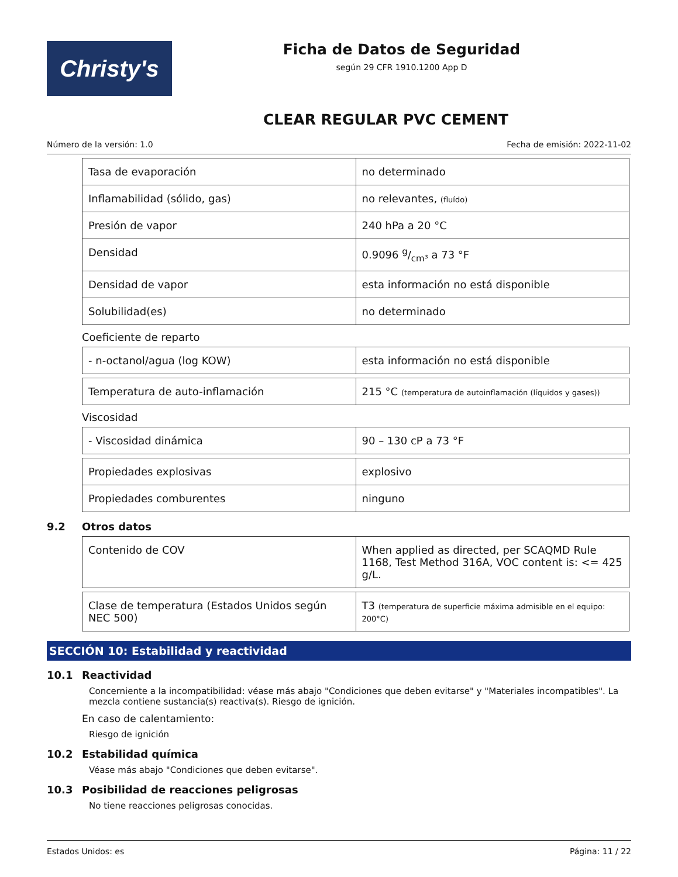Christy's
Ficha de Datos de Seguridad
según 29 CFR 1910.1200 App D
CLEAR REGULAR PVC CEMENT
Número de la versión: 1.0 Fecha de emisión: 2022-11-02
| Tasa de evaporación | no determinado |
| Inflamabilidad (sólido, gas) | no relevantes, (fluído) |
| Presión de vapor | 240 hPa a 20 °C |
| Densidad | 0.9096 g/cm³ a 73 °F |
| Densidad de vapor | esta información no está disponible |
| Solubilidad(es) | no determinado |
Coeficiente de reparto
| - n-octanol/agua (log KOW) | esta información no está disponible |
| Temperatura de auto-inflamación | 215 °C (temperatura de autoinflamación (líquidos y gases)) |
Viscosidad
| - Viscosidad dinámica | 90 – 130 cP a 73 °F |
| Propiedades explosivas | explosivo |
| Propiedades comburentes | ninguno |
9.2 Otros datos
| Contenido de COV | When applied as directed, per SCAQMD Rule 1168, Test Method 316A, VOC content is: <= 425 g/L. |
| Clase de temperatura (Estados Unidos según NEC 500) | T3 (temperatura de superficie máxima admisible en el equipo: 200°C) |
SECCIÓN 10: Estabilidad y reactividad
10.1 Reactividad
Concerniente a la incompatibilidad: véase más abajo "Condiciones que deben evitarse" y "Materiales incompatibles". La mezcla contiene sustancia(s) reactiva(s). Riesgo de ignición.
En caso de calentamiento:
Riesgo de ignición
10.2 Estabilidad química
Véase más abajo "Condiciones que deben evitarse".
10.3 Posibilidad de reacciones peligrosas
No tiene reacciones peligrosas conocidas.
Estados Unidos: es Página: 11 / 22